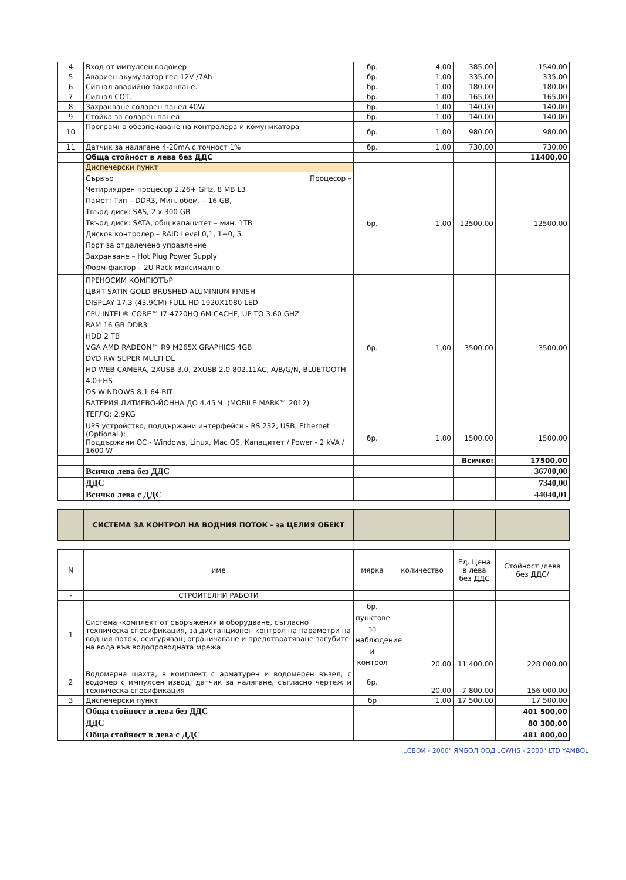| 4 | Вход от импулсен водомер | бр. | 4,00 | 385,00 | 1540,00 |
| 5 | Авариен акумулатор гел 12V /7Ah | бр. | 1,00 | 335,00 | 335,00 |
| 6 | Сигнал аварийно захранване. | бр. | 1,00 | 180,00 | 180,00 |
| 7 | Сигнал СОТ. | бр. | 1,00 | 165,00 | 165,00 |
| 8 | Захранване соларен панел 40W. | бр. | 1,00 | 140,00 | 140,00 |
| 9 | Стойка за соларен панел | бр. | 1,00 | 140,00 | 140,00 |
| 10 | Програмно обезпечаване на контролера и комуникатора | бр. | 1,00 | 980,00 | 980,00 |
| 11 | Датчик за налягане 4-20mA с точност 1% | бр. | 1,00 | 730,00 | 730,00 |
| | Обща стойност в лева без ДДС | | | | 11400,00 |
| | Диспечерски пункт | | | | |
| | Сървър Процесор – Четириядрен процесор 2.26+ GHz, 8 MB L3 Памет: Тип – DDR3, Мин. обем. – 16 GB, Твърд диск: SAS, 2 x 300 GB Твърд диск: SATA, общ капацитет – мин. 1TB Дисков контролер – RAID Level 0,1, 1+0, 5 Порт за отдалечено управление Захранване – Hot Plug Power Supply Форм-фактор – 2U Rack максимално | бр. | 1,00 | 12500,00 | 12500,00 |
| | ПРЕНОСИМ КОМПЮТЪР ЦВЯТ SATIN GOLD BRUSHED ALUMINIUM FINISH DISPLAY 17.3 (43.9CM) FULL HD 1920X1080 LED CPU INTEL® CORE™ I7-4720HQ 6M CACHE, UP TO 3.60 GHZ RAM 16 GB DDR3 HDD 2 TB VGA AMD RADEON™ R9 M265X GRAPHICS 4GB DVD RW SUPER MULTI DL HD WEB CAMERA, 2XUSB 3.0, 2XUSB 2.0 802.11AC, A/B/G/N, BLUETOOTH 4.0+HS OS WINDOWS 8.1 64-BIT БАТЕРИЯ ЛИТИЕВО-ЙОННА ДО 4.45 Ч. (MOBILE MARK™ 2012) ТЕГЛО: 2.9KG | бр. | 1,00 | 3500,00 | 3500,00 |
| | UPS устройство, поддържани интерфейси - RS 232, USB, Ethernet (Optional ); Поддържани ОС - Windows, Linux, Mac OS, Капацитет / Power - 2 kVA / 1600 W | бр. | 1,00 | 1500,00 | 1500,00 |
| | | | | Всичко: | 17500,00 |
| | Всичко лева без ДДС | | | | 36700,00 |
| | ДДС | | | | 7340,00 |
| | Всичко лева с ДДС | | | | 44040,01 |
| | СИСТЕМА ЗА КОНТРОЛ НА ВОДНИЯ ПОТОК - за ЦЕЛИЯ ОБЕКТ | | | | |
| N | име | мярка | количество | Ед. Цена в лева без ДДС | Стойност /лева без ДДС/ |
| --- | --- | --- | --- | --- | --- |
| - | СТРОИТЕЛНИ РАБОТИ | | | | |
| 1 | Система -комплект от съоръжения и оборудване, съгласно техническа спесификация, за дистанционен контрол на параметри на водния поток, осигуряващ ограничаване и предотвратяване загубите на вода във водопроводната мрежа | бр. пунктове за наблюдение и контрол | 20,00 | 11 400,00 | 228 000,00 |
| 2 | Водомерна шахта, в комплект с арматурен и водомерен възел, с водомер с импулсен извод, датчик за налягане, съгласно чертеж и техническа спесификация | бр. | 20,00 | 7 800,00 | 156 000,00 |
| 3 | Диспечерски пункт | бр | 1,00 | 17 500,00 | 17 500,00 |
| | Обща стойност в лева без ДДС | | | | 401 500,00 |
| | ДДС | | | | 80 300,00 |
| | Обща стойност в лева с ДДС | | | | 481 800,00 |
„СВОИ - 2000" ЯМБОЛ ООД „CWHS - 2000" LTD YAMBOL